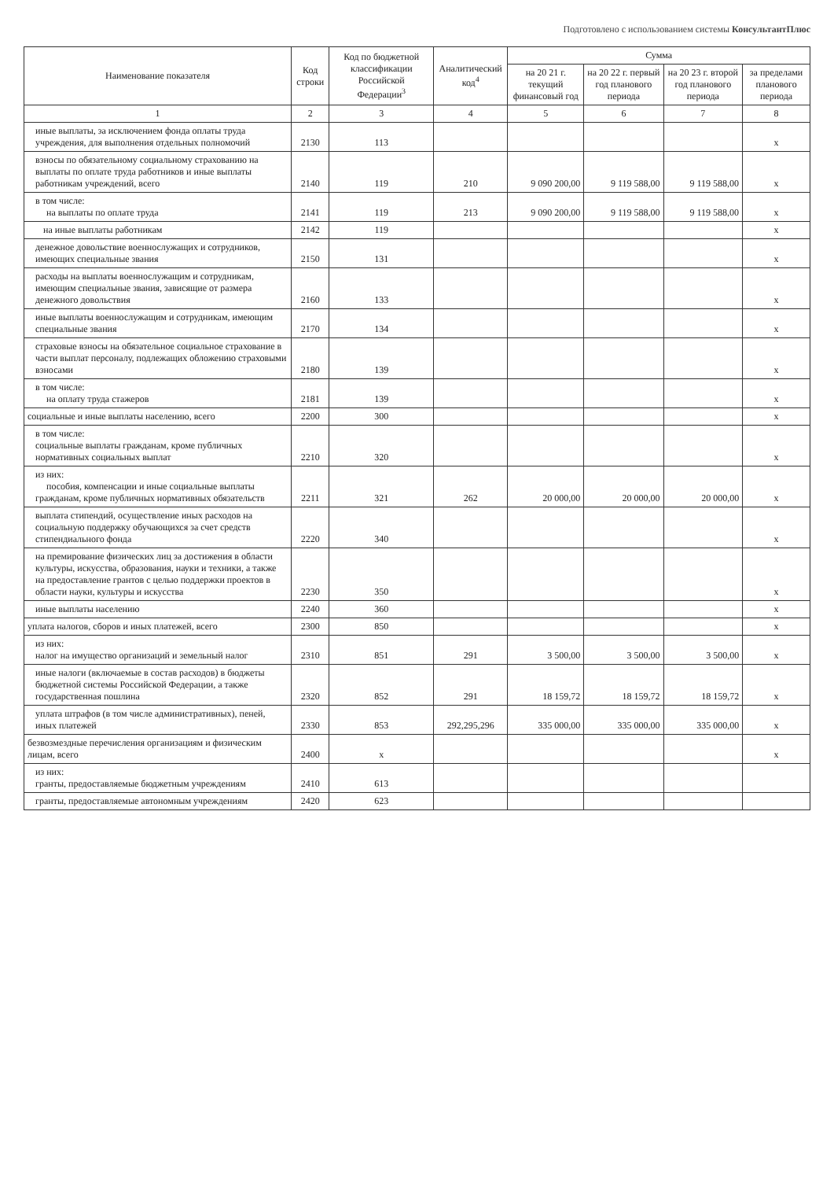Подготовлено с использованием системы КонсультантПлюс
| Наименование показателя | Код строки | Код по бюджетной классификации Российской Федерации<sup>3</sup> | Аналитический код<sup>4</sup> | Сумма | | | |
| --- | --- | --- | --- | --- | --- | --- | --- |
| | | | | на 20 21 г. текущий финансовый год | на 20 22 г. первый год планового периода | на 20 23 г. второй год планового периода | за пределами планового периода |
| 1 | 2 | 3 | 4 | 5 | 6 | 7 | 8 |
| иные выплаты, за исключением фонда оплаты труда учреждения, для выполнения отдельных полномочий | 2130 | 113 | | | | | x |
| взносы по обязательному социальному страхованию на выплаты по оплате труда работников и иные выплаты работникам учреждений, всего | 2140 | 119 | 210 | 9 090 200,00 | 9 119 588,00 | 9 119 588,00 | x |
| в том числе: на выплаты по оплате труда | 2141 | 119 | 213 | 9 090 200,00 | 9 119 588,00 | 9 119 588,00 | x |
| на иные выплаты работникам | 2142 | 119 | | | | | x |
| денежное довольствие военнослужащих и сотрудников, имеющих специальные звания | 2150 | 131 | | | | | x |
| расходы на выплаты военнослужащим и сотрудникам, имеющим специальные звания, зависящие от размера денежного довольствия | 2160 | 133 | | | | | x |
| иные выплаты военнослужащим и сотрудникам, имеющим специальные звания | 2170 | 134 | | | | | x |
| страховые взносы на обязательное социальное страхование в части выплат персоналу, подлежащих обложению страховыми взносами | 2180 | 139 | | | | | x |
| в том числе: на оплату труда стажеров | 2181 | 139 | | | | | x |
| социальные и иные выплаты населению, всего | 2200 | 300 | | | | | x |
| в том числе: социальные выплаты гражданам, кроме публичных нормативных социальных выплат | 2210 | 320 | | | | | x |
| из них: пособия, компенсации и иные социальные выплаты гражданам, кроме публичных нормативных обязательств | 2211 | 321 | 262 | 20 000,00 | 20 000,00 | 20 000,00 | x |
| выплата стипендий, осуществление иных расходов на социальную поддержку обучающихся за счет средств стипендиального фонда | 2220 | 340 | | | | | x |
| на премирование физических лиц за достижения в области культуры, искусства, образования, науки и техники, а также на предоставление грантов с целью поддержки проектов в области науки, культуры и искусства | 2230 | 350 | | | | | x |
| иные выплаты населению | 2240 | 360 | | | | | x |
| уплата налогов, сборов и иных платежей, всего | 2300 | 850 | | | | | x |
| из них: налог на имущество организаций и земельный налог | 2310 | 851 | 291 | 3 500,00 | 3 500,00 | 3 500,00 | x |
| иные налоги (включаемые в состав расходов) в бюджеты бюджетной системы Российской Федерации, а также государственная пошлина | 2320 | 852 | 291 | 18 159,72 | 18 159,72 | 18 159,72 | x |
| уплата штрафов (в том числе административных), пеней, иных платежей | 2330 | 853 | 292,295,296 | 335 000,00 | 335 000,00 | 335 000,00 | x |
| безвозмездные перечисления организациям и физическим лицам, всего | 2400 | x | | | | | x |
| из них: гранты, предоставляемые бюджетным учреждениям | 2410 | 613 | | | | | |
| гранты, предоставляемые автономным учреждениям | 2420 | 623 | | | | | |